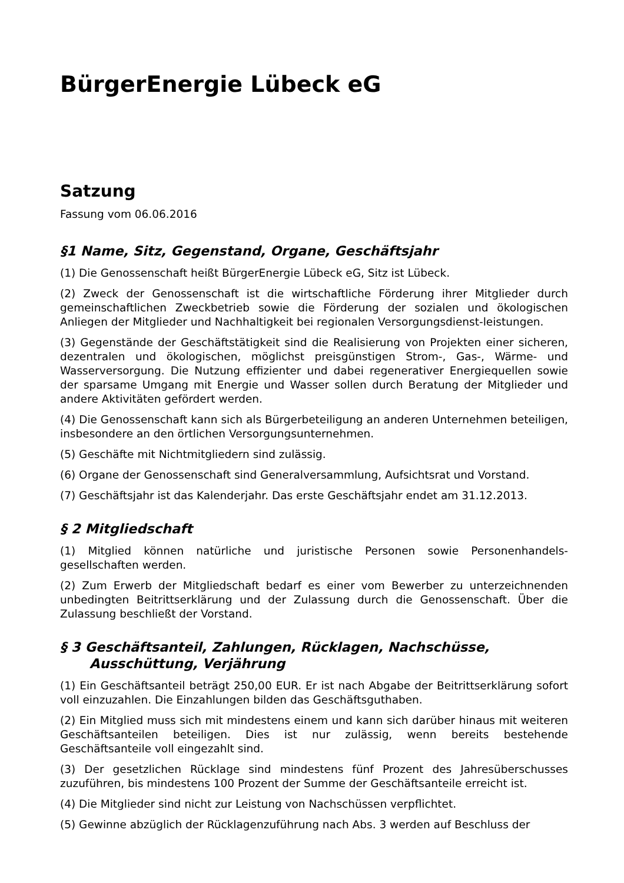BürgerEnergie Lübeck eG
Satzung
Fassung vom 06.06.2016
§1 Name, Sitz, Gegenstand, Organe, Geschäftsjahr
(1) Die Genossenschaft heißt BürgerEnergie Lübeck eG, Sitz ist Lübeck.
(2) Zweck der Genossenschaft ist die wirtschaftliche Förderung ihrer Mitglieder durch gemeinschaftlichen Zweckbetrieb sowie die Förderung der sozialen und ökologischen Anliegen der Mitglieder und Nachhaltigkeit bei regionalen Versorgungsdienst-leistungen.
(3) Gegenstände der Geschäftstätigkeit sind die Realisierung von Projekten einer sicheren, dezentralen und ökologischen, möglichst preisgünstigen Strom-, Gas-, Wärme- und Wasserversorgung. Die Nutzung effizienter und dabei regenerativer Energiequellen sowie der sparsame Umgang mit Energie und Wasser sollen durch Beratung der Mitglieder und andere Aktivitäten gefördert werden.
(4) Die Genossenschaft kann sich als Bürgerbeteiligung an anderen Unternehmen beteiligen, insbesondere an den örtlichen Versorgungsunternehmen.
(5) Geschäfte mit Nichtmitgliedern sind zulässig.
(6) Organe der Genossenschaft sind Generalversammlung, Aufsichtsrat und Vorstand.
(7) Geschäftsjahr ist das Kalenderjahr. Das erste Geschäftsjahr endet am 31.12.2013.
§ 2 Mitgliedschaft
(1) Mitglied können natürliche und juristische Personen sowie Personenhandels-gesellschaften werden.
(2) Zum Erwerb der Mitgliedschaft bedarf es einer vom Bewerber zu unterzeichnenden unbedingten Beitrittserklärung und der Zulassung durch die Genossenschaft. Über die Zulassung beschließt der Vorstand.
§ 3 Geschäftsanteil, Zahlungen, Rücklagen, Nachschüsse,
Ausschüttung, Verjährung
(1) Ein Geschäftsanteil beträgt 250,00 EUR. Er ist nach Abgabe der Beitrittserklärung sofort voll einzuzahlen. Die Einzahlungen bilden das Geschäftsguthaben.
(2) Ein Mitglied muss sich mit mindestens einem und kann sich darüber hinaus mit weiteren Geschäftsanteilen beteiligen. Dies ist nur zulässig, wenn bereits bestehende Geschäftsanteile voll eingezahlt sind.
(3) Der gesetzlichen Rücklage sind mindestens fünf Prozent des Jahresüberschusses zuzuführen, bis mindestens 100 Prozent der Summe der Geschäftsanteile erreicht ist.
(4) Die Mitglieder sind nicht zur Leistung von Nachschüssen verpflichtet.
(5) Gewinne abzüglich der Rücklagenzuführung nach Abs. 3 werden auf Beschluss der